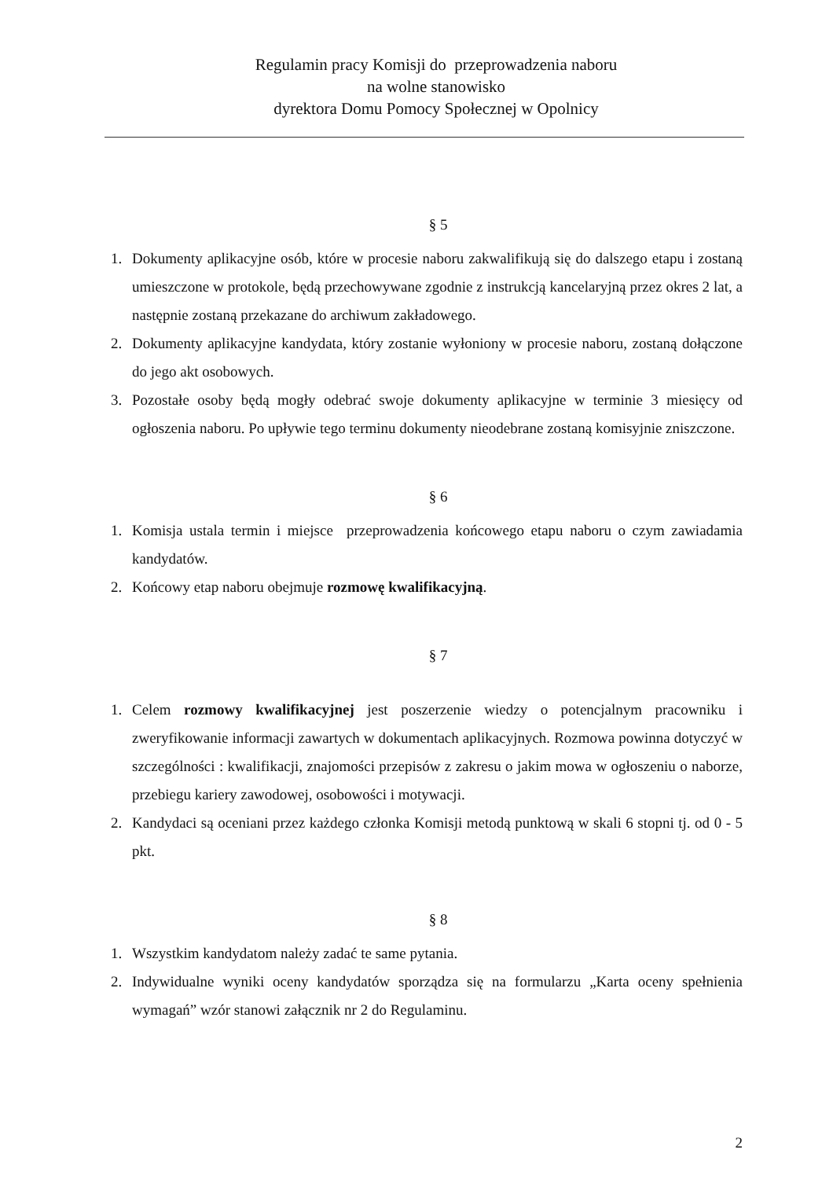Regulamin pracy Komisji do przeprowadzenia naboru
na wolne stanowisko
dyrektora Domu Pomocy Społecznej w Opolnicy
§ 5
1. Dokumenty aplikacyjne osób, które w procesie naboru zakwalifikują się do dalszego etapu i zostaną umieszczone w protokole, będą przechowywane zgodnie z instrukcją kancelaryjną przez okres 2 lat, a następnie zostaną przekazane do archiwum zakładowego.
2. Dokumenty aplikacyjne kandydata, który zostanie wyłoniony w procesie naboru, zostaną dołączone do jego akt osobowych.
3. Pozostałe osoby będą mogły odebrać swoje dokumenty aplikacyjne w terminie 3 miesięcy od ogłoszenia naboru. Po upływie tego terminu dokumenty nieodebrane zostaną komisyjnie zniszczone.
§ 6
1. Komisja ustala termin i miejsce przeprowadzenia końcowego etapu naboru o czym zawiadamia kandydatów.
2. Końcowy etap naboru obejmuje rozmowę kwalifikacyjną.
§ 7
1. Celem rozmowy kwalifikacyjnej jest poszerzenie wiedzy o potencjalnym pracowniku i zweryfikowanie informacji zawartych w dokumentach aplikacyjnych. Rozmowa powinna dotyczyć w szczególności : kwalifikacji, znajomości przepisów z zakresu o jakim mowa w ogłoszeniu o naborze, przebiegu kariery zawodowej, osobowości i motywacji.
2. Kandydaci są oceniani przez każdego członka Komisji metodą punktową w skali 6 stopni tj. od 0 - 5 pkt.
§ 8
1. Wszystkim kandydatom należy zadać te same pytania.
2. Indywidualne wyniki oceny kandydatów sporządza się na formularzu „Karta oceny spełnienia wymagań” wzór stanowi załącznik nr 2 do Regulaminu.
2